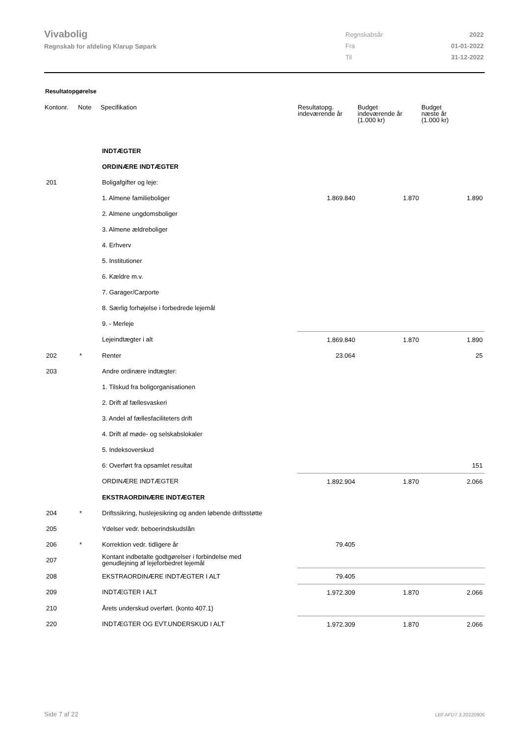Vivabolig
Regnskab for afdeling Klarup Søpark
| Regnskabsår | 2022 |
| Fra | 01-01-2022 |
| Til | 31-12-2022 |
Resultatopgørelse
| Kontonr. | Note | Specifikation | Resultatopg. indeværende år | Budget indeværende år (1.000 kr) | Budget næste år (1.000 kr) |
| --- | --- | --- | --- | --- | --- |
| | | INDTÆGTER | | | |
| | | ORDINÆRE INDTÆGTER | | | |
| 201 | | Boligafgifter og leje: | | | |
| | | 1. Almene familieboliger | 1.869.840 | 1.870 | 1.890 |
| | | 2. Almene ungdomsboliger | | | |
| | | 3. Almene ældreboliger | | | |
| | | 4. Erhverv | | | |
| | | 5. Institutioner | | | |
| | | 6. Kældre m.v. | | | |
| | | 7. Garager/Carporte | | | |
| | | 8. Særlig forhøjelse i forbedrede lejemål | | | |
| | | 9. - Merleje | | | |
| | | Lejeindtægter i alt | 1.869.840 | 1.870 | 1.890 |
| 202 | * | Renter | 23.064 | | 25 |
| 203 | | Andre ordinære indtægter: | | | |
| | | 1. Tilskud fra boligorganisationen | | | |
| | | 2. Drift af fællesvaskeri | | | |
| | | 3. Andel af fællesfaciliteters drift | | | |
| | | 4. Drift af møde- og selskabslokaler | | | |
| | | 5. Indeksoverskud | | | |
| | | 6: Overført fra opsamlet resultat | | | 151 |
| | | ORDINÆRE INDTÆGTER | 1.892.904 | 1.870 | 2.066 |
| | | EKSTRAORDINÆRE INDTÆGTER | | | |
| 204 | * | Driftssikring, huslejesikring og anden løbende driftsstøtte | | | |
| 205 | | Ydelser vedr. beboerindskudslån | | | |
| 206 | * | Korrektion vedr. tidligere år | 79.405 | | |
| 207 | | Kontant indbetalte godtgørelser i forbindelse med genudlejning af lejeforbedret lejemål | | | |
| 208 | | EKSTRAORDINÆRE INDTÆGTER I ALT | 79.405 | | |
| 209 | | INDTÆGTER I ALT | 1.972.309 | 1.870 | 2.066 |
| 210 | | Årets underskud overført. (konto 407.1) | | | |
| 220 | | INDTÆGTER OG EVT.UNDERSKUD I ALT | 1.972.309 | 1.870 | 2.066 |
Side 7 af 22 LBF.AFD7.3.20220906